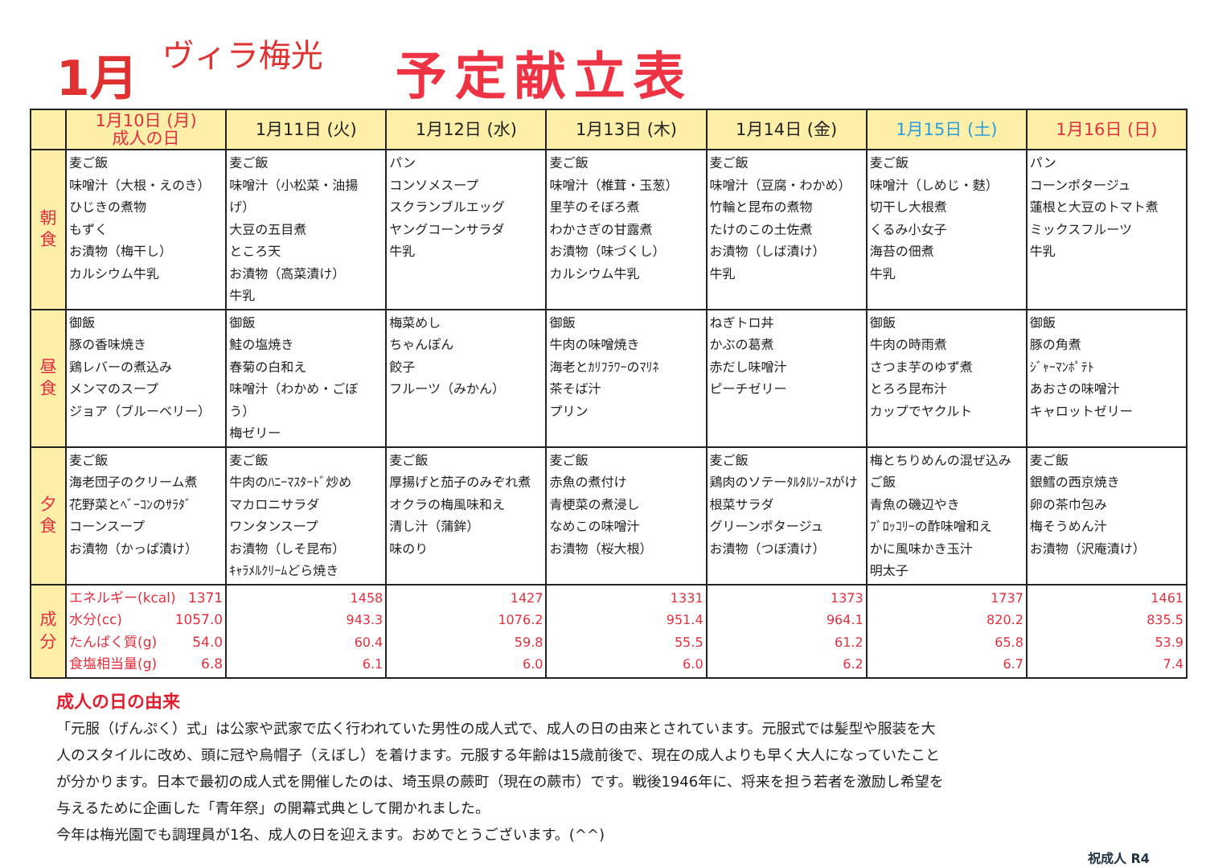1月 ヴィラ梅光 予定献立表
| | 1月10日 (月) 成人の日 | 1月11日 (火) | 1月12日 (水) | 1月13日 (木) | 1月14日 (金) | 1月15日 (土) | 1月16日 (日) |
| --- | --- | --- | --- | --- | --- | --- | --- |
| 朝 食 | 麦ご飯 味噌汁（大根・えのき） ひじきの煮物 もずく お漬物（梅干し） カルシウム牛乳 | 麦ご飯 味噌汁（小松菜・油揚げ） 大豆の五目煮 ところ天 お漬物（高菜漬け） 牛乳 | パン コンソメスープ スクランブルエッグ ヤングコーンサラダ 牛乳 | 麦ご飯 味噌汁（椎茸・玉葱） 里芋のそぼろ煮 わかさぎの甘露煮 お漬物（味づくし） カルシウム牛乳 | 麦ご飯 味噌汁（豆腐・わかめ） 竹輪と昆布の煮物 たけのこの土佐煮 お漬物（しば漬け） 牛乳 | 麦ご飯 味噌汁（しめじ・麩） 切干し大根煮 くるみ小女子 海苔の佃煮 牛乳 | パン コーンポタージュ 蓮根と大豆のトマト煮 ミックスフルーツ 牛乳 |
| 昼 食 | 御飯 豚の香味焼き 鶏レバーの煮込み メンマのスープ ジョア（ブルーベリー） | 御飯 鮭の塩焼き 春菊の白和え 味噌汁（わかめ・ごぼう） 梅ゼリー | 梅菜めし ちゃんぽん 餃子 フルーツ（みかん） | 御飯 牛肉の味噌焼き 海老とｶﾘﾌﾗﾜｰのﾏﾘﾈ 茶そば汁 プリン | ねぎトロ丼 かぶの葛煮 赤だし味噌汁 ピーチゼリー | 御飯 牛肉の時雨煮 さつま芋のゆず煮 とろろ昆布汁 カップでヤクルト | 御飯 豚の角煮 ｼﾞｬｰﾏﾝﾎﾟﾃﾄ あおさの味噌汁 キャロットゼリー |
| 夕 食 | 麦ご飯 海老団子のクリーム煮 花野菜とﾍﾞｰｺﾝのｻﾗﾀﾞ コーンスープ お漬物（かっぱ漬け） | 麦ご飯 牛肉のﾊﾆｰﾏｽﾀｰﾄﾞ炒め マカロニサラダ ワンタンスープ お漬物（しそ昆布） ｷｬﾗﾒﾙｸﾘｰﾑどら焼き | 麦ご飯 厚揚げと茄子のみぞれ煮 オクラの梅風味和え 清し汁（蒲鉾） 味のり | 麦ご飯 赤魚の煮付け 青梗菜の煮浸し なめこの味噌汁 お漬物（桜大根） | 麦ご飯 鶏肉のソテーﾀﾙﾀﾙｿｰｽがけ 根菜サラダ グリーンポタージュ お漬物（つぼ漬け） | 梅とちりめんの混ぜ込みご飯 青魚の磯辺やき ﾌﾞﾛｯｺﾘｰの酢味噌和え かに風味かき玉汁 明太子 | 麦ご飯 銀鱈の西京焼き 卵の茶巾包み 梅そうめん汁 お漬物（沢庵漬け） |
| 成 分 | エネルギー(kcal) 1371 水分(cc) 1057.0 たんぱく質(g) 54.0 食塩相当量(g) 6.8 | 1458 943.3 60.4 6.1 | 1427 1076.2 59.8 6.0 | 1331 951.4 55.5 6.0 | 1373 964.1 61.2 6.2 | 1737 820.2 65.8 6.7 | 1461 835.5 53.9 7.4 |
成人の日の由来
「元服（げんぷく）式」は公家や武家で広く行われていた男性の成人式で、成人の日の由来とされています。元服式では髪型や服装を大人のスタイルに改め、頭に冠や烏帽子（えぼし）を着けます。元服する年齢は15歳前後で、現在の成人よりも早く大人になっていたことが分かります。日本で最初の成人式を開催したのは、埼玉県の蕨町（現在の蕨市）です。戦後1946年に、将来を担う若者を激励し希望を与えるために企画した「青年祭」の開幕式典として開かれました。
今年は梅光園でも調理員が1名、成人の日を迎えます。おめでとうございます。(^^)
祝成人 R4